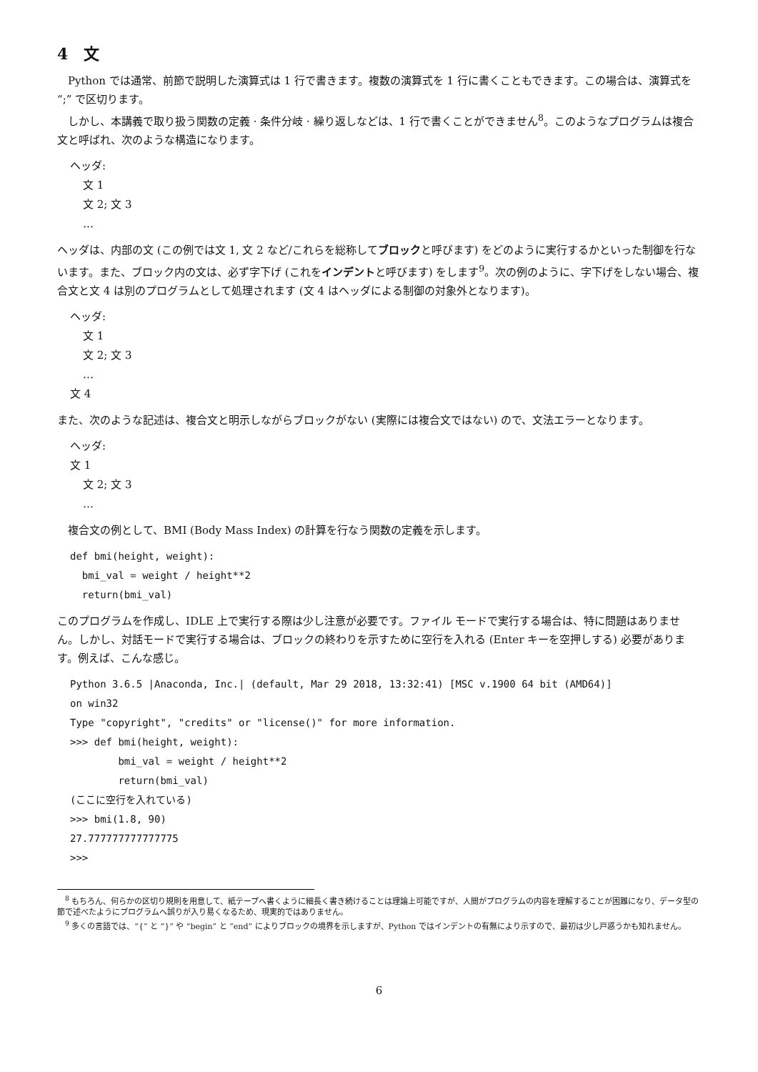4　文
Python では通常、前節で説明した演算式は 1 行で書きます。複数の演算式を 1 行に書くこともできます。この場合は、演算式を “;” で区切ります。
しかし、本講義で取り扱う関数の定義 · 条件分岐 · 繰り返しなどは、1 行で書くことができません<sup>8</sup>。このようなプログラムは複合文と呼ばれ、次のような構造になります。
ヘッダ:
文 1
文 2; 文 3
…
ヘッダは、内部の文 (この例では文 1, 文 2 など/これらを総称してブロックと呼びます) をどのように実行するかといった制御を行ないます。また、ブロック内の文は、必ず字下げ (これをインデントと呼びます) をします<sup>9</sup>。次の例のように、字下げをしない場合、複合文と文 4 は別のプログラムとして処理されます (文 4 はヘッダによる制御の対象外となります)。
ヘッダ:
文 1
文 2; 文 3
…
文 4
また、次のような記述は、複合文と明示しながらブロックがない (実際には複合文ではない) ので、文法エラーとなります。
ヘッダ:
文 1
文 2; 文 3
…
複合文の例として、BMI (Body Mass Index) の計算を行なう関数の定義を示します。
def bmi(height, weight):
  bmi_val = weight / height**2
  return(bmi_val)
このプログラムを作成し、IDLE 上で実行する際は少し注意が必要です。ファイル モードで実行する場合は、特に問題はありません。しかし、対話モードで実行する場合は、ブロックの終わりを示すために空行を入れる (Enter キーを空押しする) 必要があります。例えば、こんな感じ。
Python 3.6.5 |Anaconda, Inc.| (default, Mar 29 2018, 13:32:41) [MSC v.1900 64 bit (AMD64)]
on win32
Type "copyright", "credits" or "license()" for more information.
>>> def bmi(height, weight):
        bmi_val = weight / height**2
        return(bmi_val)
(ここに空行を入れている)
>>> bmi(1.8, 90)
27.777777777777775
>>>
<sup>8</sup> もちろん、何らかの区切り規則を用意して、紙テープへ書くように細長く書き続けることは理論上可能ですが、人間がプログラムの内容を理解することが困難になり、データ型の節で述べたようにプログラムへ誤りが入り易くなるため、現実的ではありません。
<sup>9</sup> 多くの言語では、“{” と “}” や “begin” と “end” によりブロックの境界を示しますが、Python ではインデントの有無により示すので、最初は少し戸惑うかも知れません。
6